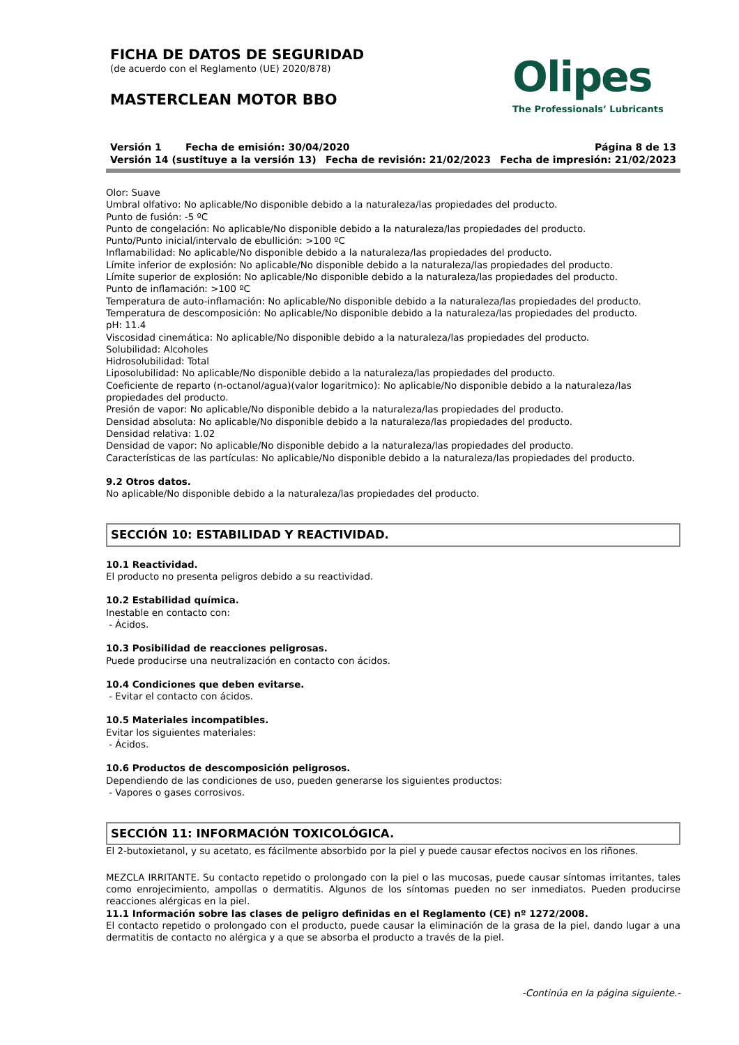FICHA DE DATOS DE SEGURIDAD
(de acuerdo con el Reglamento (UE) 2020/878)
MASTERCLEAN MOTOR BBO
Olipes
The Professionals’ Lubricants
Versión 1 Fecha de emisión: 30/04/2020 Página 8 de 13
Versión 14 (sustituye a la versión 13) Fecha de revisión: 21/02/2023 Fecha de impresión: 21/02/2023
Olor: Suave
Umbral olfativo: No aplicable/No disponible debido a la naturaleza/las propiedades del producto.
Punto de fusión: -5 ºC
Punto de congelación: No aplicable/No disponible debido a la naturaleza/las propiedades del producto.
Punto/Punto inicial/intervalo de ebullición: >100 ºC
Inflamabilidad: No aplicable/No disponible debido a la naturaleza/las propiedades del producto.
Límite inferior de explosión: No aplicable/No disponible debido a la naturaleza/las propiedades del producto.
Límite superior de explosión: No aplicable/No disponible debido a la naturaleza/las propiedades del producto.
Punto de inflamación: >100 ºC
Temperatura de auto-inflamación: No aplicable/No disponible debido a la naturaleza/las propiedades del producto.
Temperatura de descomposición: No aplicable/No disponible debido a la naturaleza/las propiedades del producto.
pH: 11.4
Viscosidad cinemática: No aplicable/No disponible debido a la naturaleza/las propiedades del producto.
Solubilidad: Alcoholes
Hidrosolubilidad: Total
Liposolubilidad: No aplicable/No disponible debido a la naturaleza/las propiedades del producto.
Coeficiente de reparto (n-octanol/agua)(valor logaritmico): No aplicable/No disponible debido a la naturaleza/las propiedades del producto.
Presión de vapor: No aplicable/No disponible debido a la naturaleza/las propiedades del producto.
Densidad absoluta: No aplicable/No disponible debido a la naturaleza/las propiedades del producto.
Densidad relativa: 1.02
Densidad de vapor: No aplicable/No disponible debido a la naturaleza/las propiedades del producto.
Características de las partículas: No aplicable/No disponible debido a la naturaleza/las propiedades del producto.
9.2 Otros datos.
No aplicable/No disponible debido a la naturaleza/las propiedades del producto.
SECCIÓN 10: ESTABILIDAD Y REACTIVIDAD.
10.1 Reactividad.
El producto no presenta peligros debido a su reactividad.
10.2 Estabilidad química.
Inestable en contacto con:
- Ácidos.
10.3 Posibilidad de reacciones peligrosas.
Puede producirse una neutralización en contacto con ácidos.
10.4 Condiciones que deben evitarse.
- Evitar el contacto con ácidos.
10.5 Materiales incompatibles.
Evitar los siguientes materiales:
- Ácidos.
10.6 Productos de descomposición peligrosos.
Dependiendo de las condiciones de uso, pueden generarse los siguientes productos:
- Vapores o gases corrosivos.
SECCIÓN 11: INFORMACIÓN TOXICOLÓGICA.
El 2-butoxietanol, y su acetato, es fácilmente absorbido por la piel y puede causar efectos nocivos en los riñones.
MEZCLA IRRITANTE. Su contacto repetido o prolongado con la piel o las mucosas, puede causar síntomas irritantes, tales como enrojecimiento, ampollas o dermatitis. Algunos de los síntomas pueden no ser inmediatos. Pueden producirse reacciones alérgicas en la piel.
11.1 Información sobre las clases de peligro definidas en el Reglamento (CE) nº 1272/2008.
El contacto repetido o prolongado con el producto, puede causar la eliminación de la grasa de la piel, dando lugar a una dermatitis de contacto no alérgica y a que se absorba el producto a través de la piel.
-Continúa en la página siguiente.-